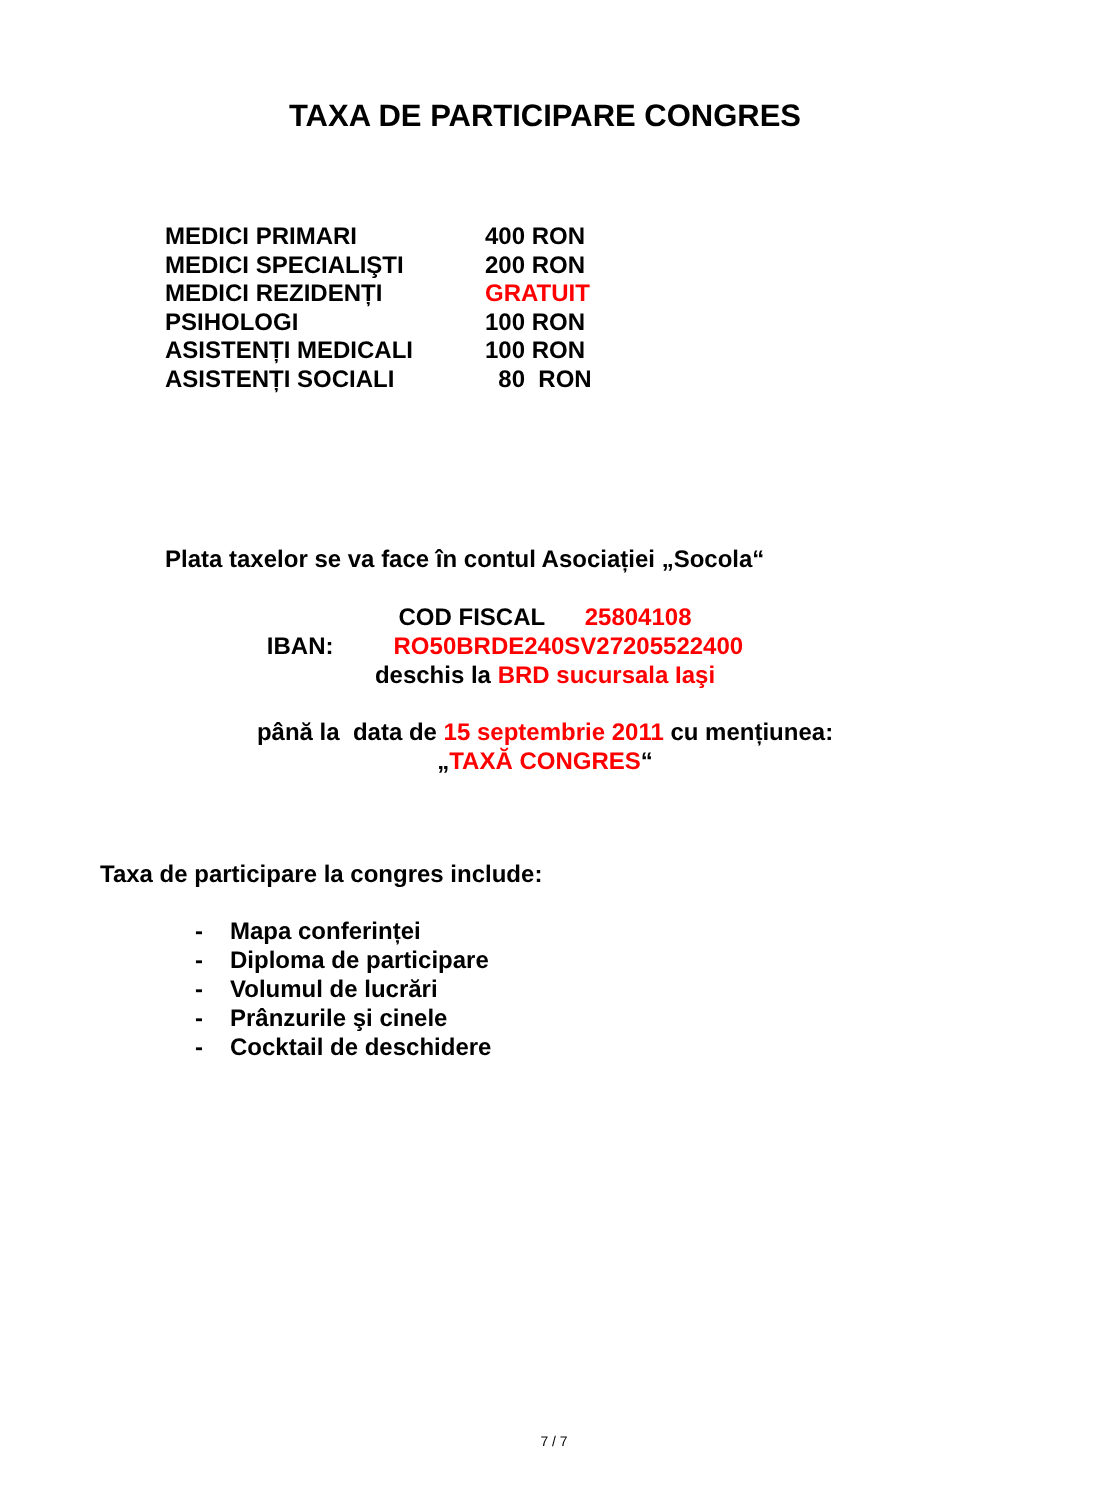TAXA DE PARTICIPARE CONGRES
| MEDICI PRIMARI | 400 RON |
| MEDICI SPECIALIŞTI | 200 RON |
| MEDICI REZIDENȚI | GRATUIT |
| PSIHOLOGI | 100 RON |
| ASISTENȚI MEDICALI | 100 RON |
| ASISTENȚI SOCIALI | 80 RON |
Plata taxelor se va face în contul Asociației „Socola“
COD FISCAL 25804108
IBAN: RO50BRDE240SV27205522400
deschis la BRD sucursala Iaşi
până la data de 15 septembrie 2011 cu mențiunea:
„TAXĂ CONGRES“
Taxa de participare la congres include:
- Mapa conferinței
- Diploma de participare
- Volumul de lucrări
- Prânzurile şi cinele
- Cocktail de deschidere
7 / 7